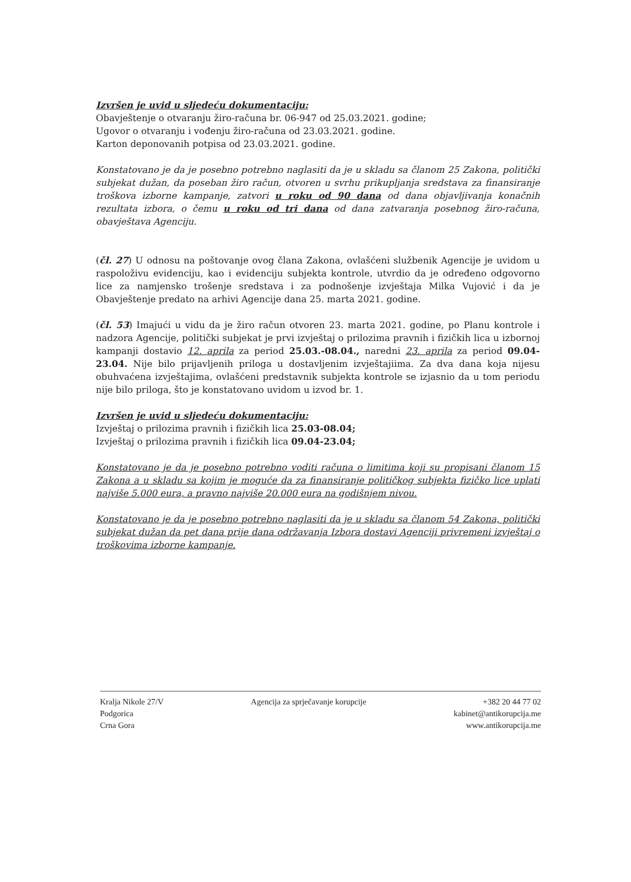Izvršen je uvid u sljedeću dokumentaciju:
Obavještenje o otvaranju žiro-računa br. 06-947 od 25.03.2021. godine;
Ugovor o otvaranju i vođenju žiro-računa od 23.03.2021. godine.
Karton deponovanih potpisa od 23.03.2021. godine.
Konstatovano je da je posebno potrebno naglasiti da je u skladu sa članom 25 Zakona, politički subjekat dužan, da poseban žiro račun, otvoren u svrhu prikupljanja sredstava za finansiranje troškova izborne kampanje, zatvori u roku od 90 dana od dana objavljivanja konačnih rezultata izbora, o čemu u roku od tri dana od dana zatvaranja posebnog žiro-računa, obavještava Agenciju.
(čl. 27) U odnosu na poštovanje ovog člana Zakona, ovlašćeni službenik Agencije je uvidom u raspoloživu evidenciju, kao i evidenciju subjekta kontrole, utvrdio da je određeno odgovorno lice za namjensko trošenje sredstava i za podnošenje izvještaja Milka Vujović i da je Obavještenje predato na arhivi Agencije dana 25. marta 2021. godine.
(čl. 53) Imajući u vidu da je žiro račun otvoren 23. marta 2021. godine, po Planu kontrole i nadzora Agencije, politički subjekat je prvi izvještaj o prilozima pravnih i fizičkih lica u izbornoj kampanji dostavio 12. aprila za period 25.03.-08.04., naredni 23. aprila za period 09.04-23.04. Nije bilo prijavljenih priloga u dostavljenim izvještajiima. Za dva dana koja nijesu obuhvaćena izvještajima, ovlašćeni predstavnik subjekta kontrole se izjasnio da u tom periodu nije bilo priloga, što je konstatovano uvidom u izvod br. 1.
Izvršen je uvid u sljedeću dokumentaciju:
Izvještaj o prilozima pravnih i fizičkih lica 25.03-08.04;
Izvještaj o prilozima pravnih i fizičkih lica 09.04-23.04;
Konstatovano je da je posebno potrebno voditi računa o limitima koji su propisani članom 15 Zakona a u skladu sa kojim je moguće da za finansiranje političkog subjekta fizičko lice uplati najviše 5.000 eura, a pravno najviše 20.000 eura na godišnjem nivou.
Konstatovano je da je posebno potrebno naglasiti da je u skladu sa članom 54 Zakona, politički subjekat dužan da pet dana prije dana održavanja Izbora dostavi Agenciji privremeni izvještaj o troškovima izborne kampanje.
Kralja Nikole 27/V
Podgorica
Crna Gora
Agencija za sprječavanje korupcije
+382 20 44 77 02
kabinet@antikorupcija.me
www.antikorupcija.me